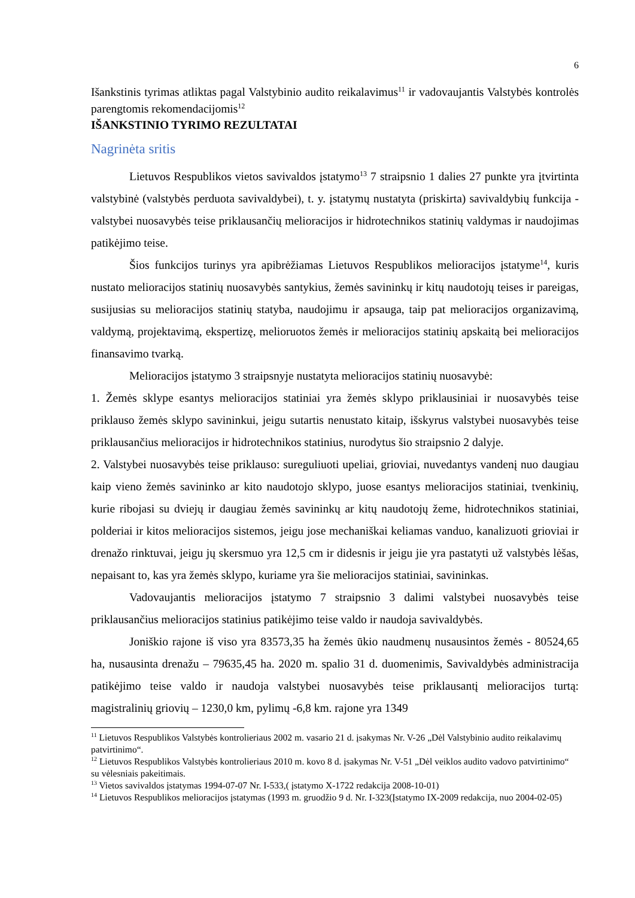6
Išankstinis tyrimas atliktas pagal Valstybinio audito reikalavimus<sup>11</sup> ir vadovaujantis Valstybės kontrolės parengtomis rekomendacijomis<sup>12</sup>
IŠANKSTINIO TYRIMO REZULTATAI
Nagrinėta sritis
Lietuvos Respublikos vietos savivaldos įstatymo<sup>13</sup> 7 straipsnio 1 dalies 27 punkte yra įtvirtinta valstybinė (valstybės perduota savivaldybei), t. y. įstatymų nustatyta (priskirta) savivaldybių funkcija - valstybei nuosavybės teise priklausančių melioracijos ir hidrotechnikos statinių valdymas ir naudojimas patikėjimo teise.
Šios funkcijos turinys yra apibrėžiamas Lietuvos Respublikos melioracijos įstatyme<sup>14</sup>, kuris nustato melioracijos statinių nuosavybės santykius, žemės savininkų ir kitų naudotojų teises ir pareigas, susijusias su melioracijos statinių statyba, naudojimu ir apsauga, taip pat melioracijos organizavimą, valdymą, projektavimą, ekspertizę, melioruotos žemės ir melioracijos statinių apskaitą bei melioracijos finansavimo tvarką.
Melioracijos įstatymo 3 straipsnyje nustatyta melioracijos statinių nuosavybė:
1. Žemės sklype esantys melioracijos statiniai yra žemės sklypo priklausiniai ir nuosavybės teise priklauso žemės sklypo savininkui, jeigu sutartis nenustato kitaip, išskyrus valstybei nuosavybės teise priklausančius melioracijos ir hidrotechnikos statinius, nurodytus šio straipsnio 2 dalyje.
2. Valstybei nuosavybės teise priklauso: sureguliuoti upeliai, grioviai, nuvedantys vandenį nuo daugiau kaip vieno žemės savininko ar kito naudotojo sklypo, juose esantys melioracijos statiniai, tvenkinių, kurie ribojasi su dviejų ir daugiau žemės savininkų ar kitų naudotojų žeme, hidrotechnikos statiniai, polderiai ir kitos melioracijos sistemos, jeigu jose mechaniškai keliamas vanduo, kanalizuoti grioviai ir drenažo rinktuvai, jeigu jų skersmuo yra 12,5 cm ir didesnis ir jeigu jie yra pastatyti už valstybės lėšas, nepaisant to, kas yra žemės sklypo, kuriame yra šie melioracijos statiniai, savininkas.
Vadovaujantis melioracijos įstatymo 7 straipsnio 3 dalimi valstybei nuosavybės teise priklausančius melioracijos statinius patikėjimo teise valdo ir naudoja savivaldybės.
Joniškio rajone iš viso yra 83573,35 ha žemės ūkio naudmenų nusausintos žemės - 80524,65 ha, nusausinta drenažu – 79635,45 ha. 2020 m. spalio 31 d. duomenimis, Savivaldybės administracija patikėjimo teise valdo ir naudoja valstybei nuosavybės teise priklausantį melioracijos turtą: magistralinių griovių – 1230,0 km, pylimų -6,8 km. rajone yra 1349
<sup>11</sup> Lietuvos Respublikos Valstybės kontrolieriaus 2002 m. vasario 21 d. įsakymas Nr. V-26 „Dėl Valstybinio audito reikalavimų patvirtinimo“.
<sup>12</sup> Lietuvos Respublikos Valstybės kontrolieriaus 2010 m. kovo 8 d. įsakymas Nr. V-51 „Dėl veiklos audito vadovo patvirtinimo“ su vėlesniais pakeitimais.
<sup>13</sup> Vietos savivaldos įstatymas 1994-07-07 Nr. I-533,( įstatymo X-1722 redakcija 2008-10-01)
<sup>14</sup> Lietuvos Respublikos melioracijos įstatymas (1993 m. gruodžio 9 d. Nr. I-323(Įstatymo IX-2009 redakcija, nuo 2004-02-05)